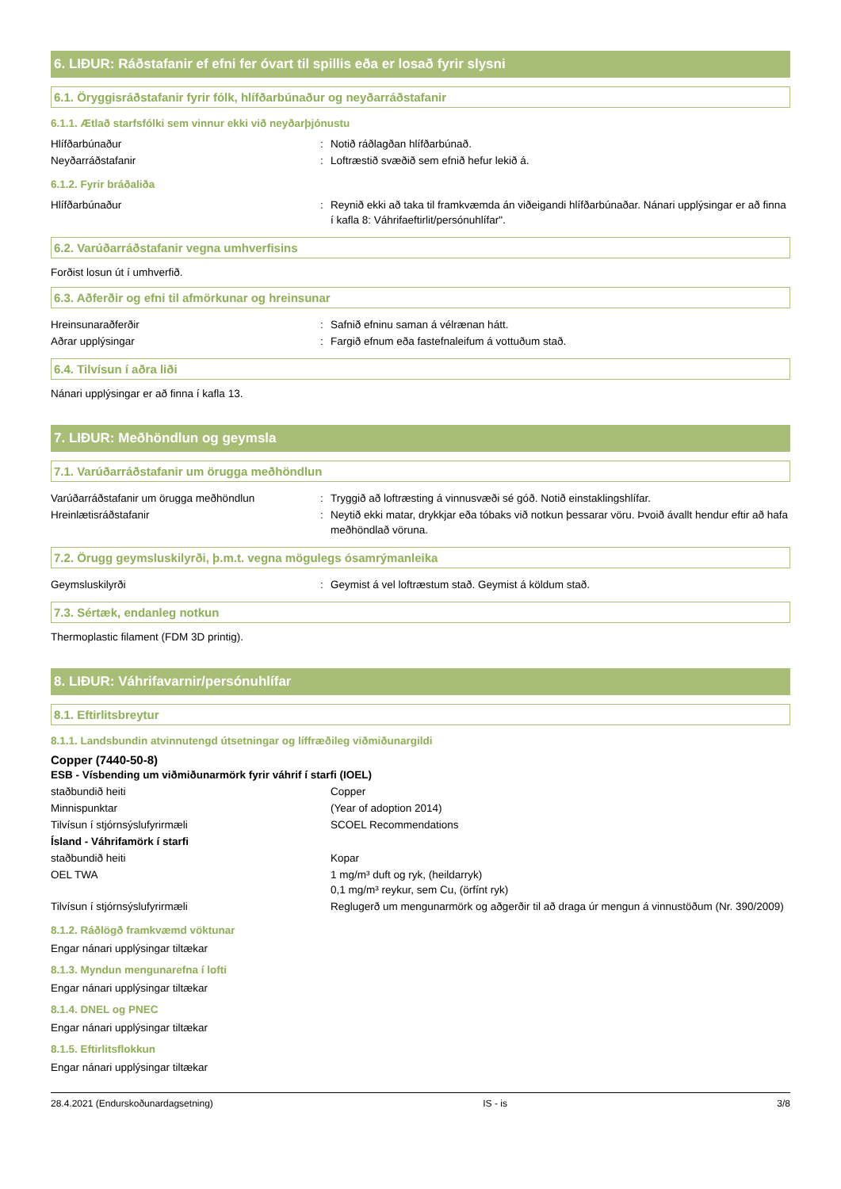6. LIÐUR: Ráðstafanir ef efni fer óvart til spillis eða er losað fyrir slysni
6.1. Öryggisráðstafanir fyrir fólk, hlífðarbúnaður og neyðarráðstafanir
6.1.1. Ætlað starfsfólki sem vinnur ekki við neyðarþjónustu
| Hlífðarbúnaður | : | Notið ráðlagðan hlífðarbúnað. |
| Neyðarráðstafanir | : | Loftræstið svæðið sem efnið hefur lekið á. |
6.1.2. Fyrir bráðaliða
| Hlífðarbúnaður | : | Reynið ekki að taka til framkvæmda án viðeigandi hlífðarbúnaðar. Nánari upplýsingar er að finna í kafla 8: Váhrifaeftirlit/persónuhlífar". |
6.2. Varúðarráðstafanir vegna umhverfisins
Forðist losun út í umhverfið.
6.3. Aðferðir og efni til afmörkunar og hreinsunar
| Hreinsunaraðferðir | : | Safnið efninu saman á vélrænan hátt. |
| Aðrar upplýsingar | : | Fargið efnum eða fastefnaleifum á vottuðum stað. |
6.4. Tilvísun í aðra liði
Nánari upplýsingar er að finna í kafla 13.
7. LIÐUR: Meðhöndlun og geymsla
7.1. Varúðarráðstafanir um örugga meðhöndlun
| Varúðarráðstafanir um örugga meðhöndlun | : | Tryggið að loftræsting á vinnusvæði sé góð. Notið einstaklingshlífar. |
| Hreinlætisráðstafanir | : | Neytið ekki matar, drykkjar eða tóbaks við notkun þessarar vöru. Þvoið ávallt hendur eftir að hafa meðhöndlað vöruna. |
7.2. Örugg geymsluskilyrði, þ.m.t. vegna mögulegs ósamrýmanleika
| Geymsluskilyrði | : | Geymist á vel loftræstum stað. Geymist á köldum stað. |
7.3. Sértæk, endanleg notkun
Thermoplastic filament (FDM 3D printig).
8. LIÐUR: Váhrifavarnir/persónuhlífar
8.1. Eftirlitsbreytur
8.1.1. Landsbundin atvinnutengd útsetningar og líffræðileg viðmiðunargildi
Copper (7440-50-8)
| ESB - Vísbending um viðmiðunarmörk fyrir váhrif í starfi (IOEL) | | |
| staðbundið heiti | | Copper |
| Minnispunktar | | (Year of adoption 2014) |
| Tilvísun í stjórnsýslufyrirmæli | | SCOEL Recommendations |
| Ísland - Váhrifamörk í starfi | | |
| staðbundið heiti | | Kopar |
| OEL TWA | | 1 mg/m³ duft og ryk, (heildarryk) 0,1 mg/m³ reykur, sem Cu, (örfínt ryk) |
| Tilvísun í stjórnsýslufyrirmæli | | Reglugerð um mengunarmörk og aðgerðir til að draga úr mengun á vinnustöðum (Nr. 390/2009) |
8.1.2. Ráðlögð framkvæmd vöktunar
Engar nánari upplýsingar tiltækar
8.1.3. Myndun mengunarefna í lofti
Engar nánari upplýsingar tiltækar
8.1.4. DNEL og PNEC
Engar nánari upplýsingar tiltækar
8.1.5. Eftirlitsflokkun
Engar nánari upplýsingar tiltækar
28.4.2021 (Endurskoðunardagsetning) IS - is 3/8